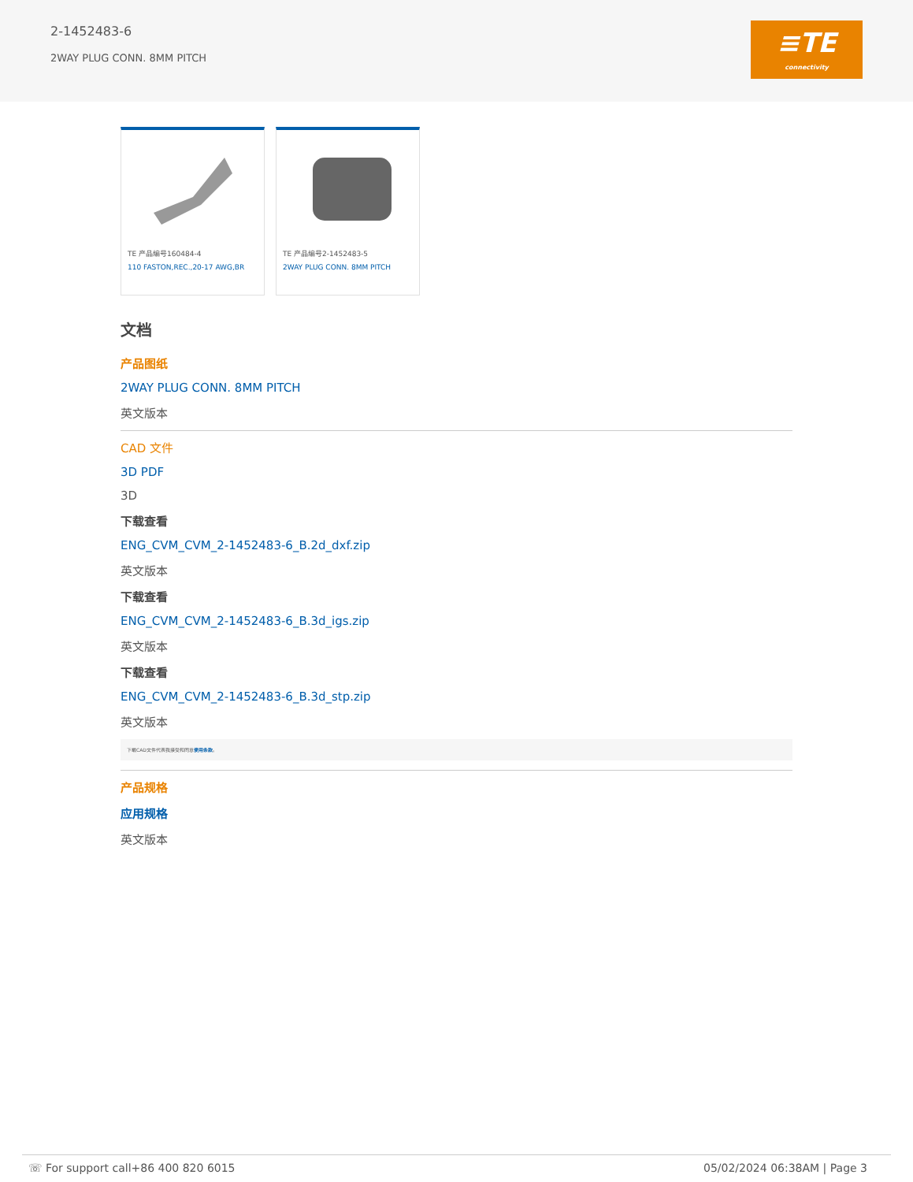2-1452483-6
2WAY PLUG CONN. 8MM PITCH
≡TE
connectivity
TE 产品编号160484-4
110 FASTON,REC.,20-17 AWG,BR
TE 产品编号2-1452483-5
2WAY PLUG CONN. 8MM PITCH
文档
产品图纸
2WAY PLUG CONN. 8MM PITCH
英文版本
CAD 文件
3D PDF
3D
下载查看
ENG_CVM_CVM_2-1452483-6_B.2d_dxf.zip
英文版本
下载查看
ENG_CVM_CVM_2-1452483-6_B.3d_igs.zip
英文版本
下载查看
ENG_CVM_CVM_2-1452483-6_B.3d_stp.zip
英文版本
下载CAD文件代表我接受和同意使用条款。
产品规格
应用规格
英文版本
☏ For support call+86 400 820 6015 05/02/2024 06:38AM | Page 3